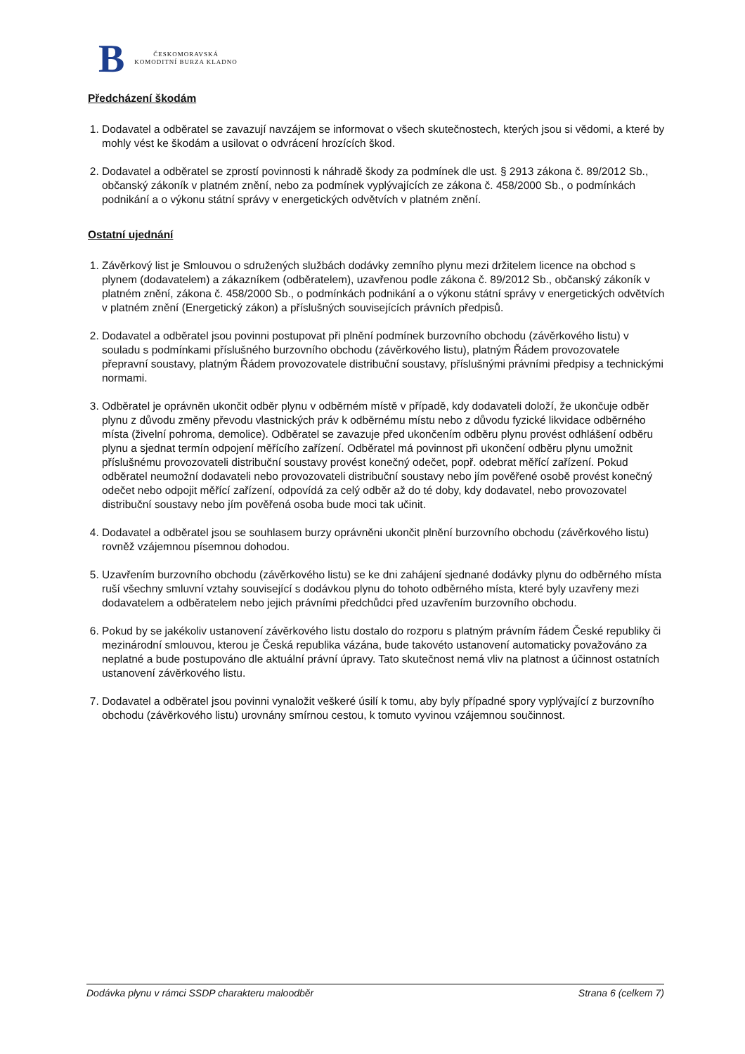B
ČESKOMORAVSKÁ
KOMODITNÍ BURZA KLADNO
Předcházení škodám
1. Dodavatel a odběratel se zavazují navzájem se informovat o všech skutečnostech, kterých jsou si vědomi, a které by mohly vést ke škodám a usilovat o odvrácení hrozících škod.
2. Dodavatel a odběratel se zprostí povinnosti k náhradě škody za podmínek dle ust. § 2913 zákona č. 89/2012 Sb., občanský zákoník v platném znění, nebo za podmínek vyplývajících ze zákona č. 458/2000 Sb., o podmínkách podnikání a o výkonu státní správy v energetických odvětvích v platném znění.
Ostatní ujednání
1. Závěrkový list je Smlouvou o sdružených službách dodávky zemního plynu mezi držitelem licence na obchod s plynem (dodavatelem) a zákazníkem (odběratelem), uzavřenou podle zákona č. 89/2012 Sb., občanský zákoník v platném znění, zákona č. 458/2000 Sb., o podmínkách podnikání a o výkonu státní správy v energetických odvětvích v platném znění (Energetický zákon) a příslušných souvisejících právních předpisů.
2. Dodavatel a odběratel jsou povinni postupovat při plnění podmínek burzovního obchodu (závěrkového listu) v souladu s podmínkami příslušného burzovního obchodu (závěrkového listu), platným Řádem provozovatele přepravní soustavy, platným Řádem provozovatele distribuční soustavy, příslušnými právními předpisy a technickými normami.
3. Odběratel je oprávněn ukončit odběr plynu v odběrném místě v případě, kdy dodavateli doloží, že ukončuje odběr plynu z důvodu změny převodu vlastnických práv k odběrnému místu nebo z důvodu fyzické likvidace odběrného místa (živelní pohroma, demolice). Odběratel se zavazuje před ukončením odběru plynu provést odhlášení odběru plynu a sjednat termín odpojení měřícího zařízení. Odběratel má povinnost při ukončení odběru plynu umožnit příslušnému provozovateli distribuční soustavy provést konečný odečet, popř. odebrat měřící zařízení. Pokud odběratel neumožní dodavateli nebo provozovateli distribuční soustavy nebo jím pověřené osobě provést konečný odečet nebo odpojit měřící zařízení, odpovídá za celý odběr až do té doby, kdy dodavatel, nebo provozovatel distribuční soustavy nebo jím pověřená osoba bude moci tak učinit.
4. Dodavatel a odběratel jsou se souhlasem burzy oprávněni ukončit plnění burzovního obchodu (závěrkového listu) rovněž vzájemnou písemnou dohodou.
5. Uzavřením burzovního obchodu (závěrkového listu) se ke dni zahájení sjednané dodávky plynu do odběrného místa ruší všechny smluvní vztahy související s dodávkou plynu do tohoto odběrného místa, které byly uzavřeny mezi dodavatelem a odběratelem nebo jejich právními předchůdci před uzavřením burzovního obchodu.
6. Pokud by se jakékoliv ustanovení závěrkového listu dostalo do rozporu s platným právním řádem České republiky či mezinárodní smlouvou, kterou je Česká republika vázána, bude takovéto ustanovení automaticky považováno za neplatné a bude postupováno dle aktuální právní úpravy. Tato skutečnost nemá vliv na platnost a účinnost ostatních ustanovení závěrkového listu.
7. Dodavatel a odběratel jsou povinni vynaložit veškeré úsilí k tomu, aby byly případné spory vyplývající z burzovního obchodu (závěrkového listu) urovnány smírnou cestou, k tomuto vyvinou vzájemnou součinnost.
Dodávka plynu v rámci SSDP charakteru maloodběr Strana 6 (celkem 7)